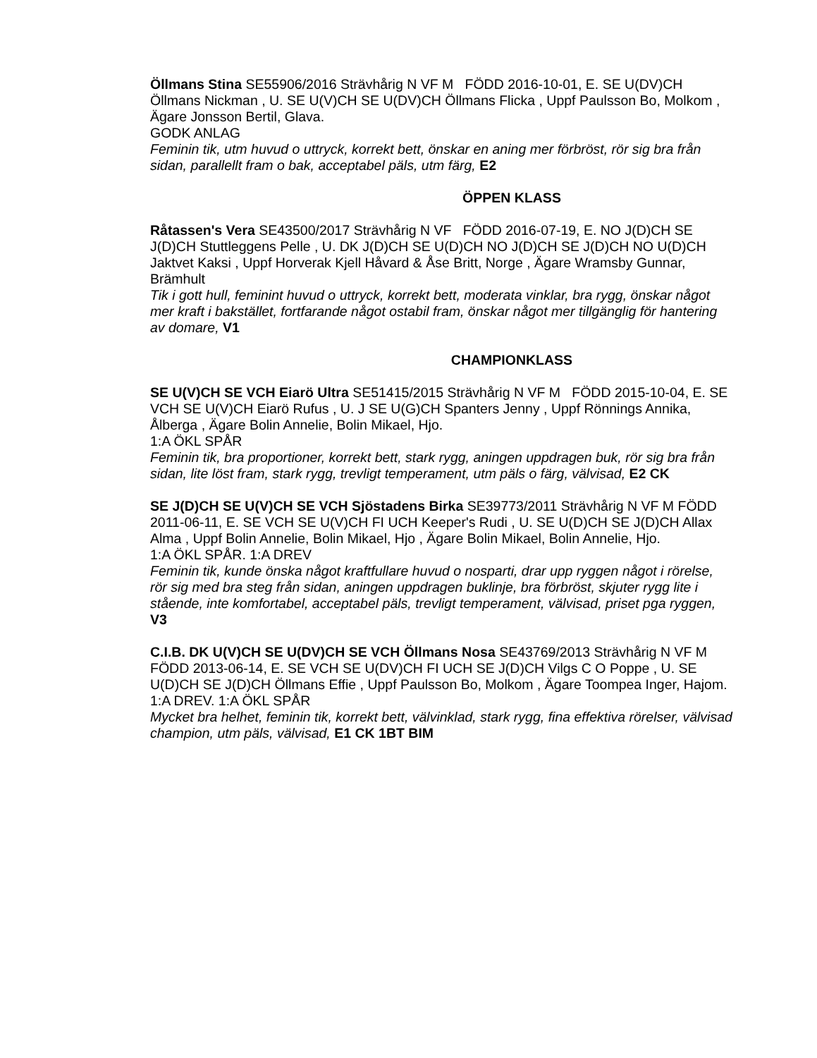Öllmans Stina SE55906/2016 Strävhårig N VF M FÖDD 2016-10-01, E. SE U(DV)CH Öllmans Nickman , U. SE U(V)CH SE U(DV)CH Öllmans Flicka , Uppf Paulsson Bo, Molkom , Ägare Jonsson Bertil, Glava.
GODK ANLAG
Feminin tik, utm huvud o uttryck, korrekt bett, önskar en aning mer förbröst, rör sig bra från sidan, parallellt fram o bak, acceptabel päls, utm färg, E2
ÖPPEN KLASS
Råtassen's Vera SE43500/2017 Strävhårig N VF FÖDD 2016-07-19, E. NO J(D)CH SE J(D)CH Stuttleggens Pelle , U. DK J(D)CH SE U(D)CH NO J(D)CH SE J(D)CH NO U(D)CH Jaktvet Kaksi , Uppf Horverak Kjell Håvard & Åse Britt, Norge , Ägare Wramsby Gunnar, Brämhult
Tik i gott hull, feminint huvud o uttryck, korrekt bett, moderata vinklar, bra rygg, önskar något mer kraft i bakstället, fortfarande något ostabil fram, önskar något mer tillgänglig för hantering av domare, V1
CHAMPIONKLASS
SE U(V)CH SE VCH Eiarö Ultra SE51415/2015 Strävhårig N VF M FÖDD 2015-10-04, E. SE VCH SE U(V)CH Eiarö Rufus , U. J SE U(G)CH Spanters Jenny , Uppf Rönnings Annika, Ålberga , Ägare Bolin Annelie, Bolin Mikael, Hjo.
1:A ÖKL SPÅR
Feminin tik, bra proportioner, korrekt bett, stark rygg, aningen uppdragen buk, rör sig bra från sidan, lite löst fram, stark rygg, trevligt temperament, utm päls o färg, välvisad, E2 CK
SE J(D)CH SE U(V)CH SE VCH Sjöstadens Birka SE39773/2011 Strävhårig N VF M FÖDD 2011-06-11, E. SE VCH SE U(V)CH FI UCH Keeper's Rudi , U. SE U(D)CH SE J(D)CH Allax Alma , Uppf Bolin Annelie, Bolin Mikael, Hjo , Ägare Bolin Mikael, Bolin Annelie, Hjo.
1:A ÖKL SPÅR. 1:A DREV
Feminin tik, kunde önska något kraftfullare huvud o nosparti, drar upp ryggen något i rörelse, rör sig med bra steg från sidan, aningen uppdragen buklinje, bra förbröst, skjuter rygg lite i stående, inte komfortabel, acceptabel päls, trevligt temperament, välvisad, priset pga ryggen, V3
C.I.B. DK U(V)CH SE U(DV)CH SE VCH Öllmans Nosa SE43769/2013 Strävhårig N VF M FÖDD 2013-06-14, E. SE VCH SE U(DV)CH FI UCH SE J(D)CH Vilgs C O Poppe , U. SE U(D)CH SE J(D)CH Öllmans Effie , Uppf Paulsson Bo, Molkom , Ägare Toompea Inger, Hajom.
1:A DREV. 1:A ÖKL SPÅR
Mycket bra helhet, feminin tik, korrekt bett, välvinklad, stark rygg, fina effektiva rörelser, välvisad champion, utm päls, välvisad, E1 CK 1BT BIM